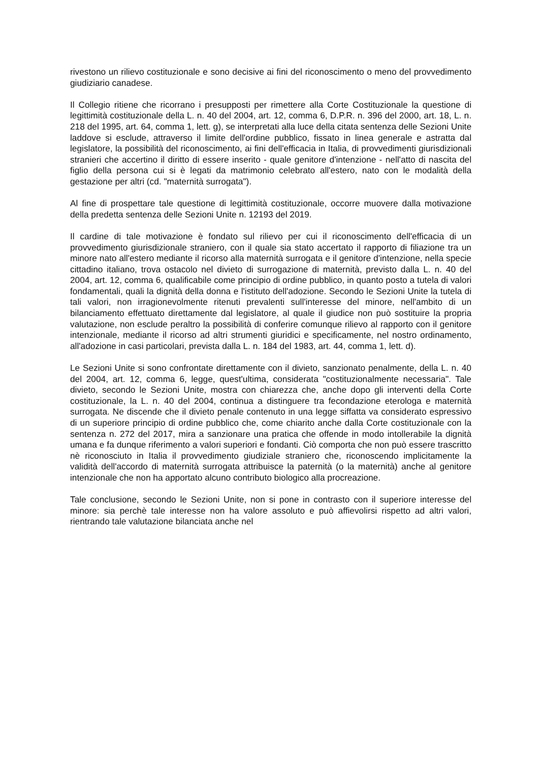rivestono un rilievo costituzionale e sono decisive ai fini del riconoscimento o meno del provvedimento giudiziario canadese.
Il Collegio ritiene che ricorrano i presupposti per rimettere alla Corte Costituzionale la questione di legittimità costituzionale della L. n. 40 del 2004, art. 12, comma 6, D.P.R. n. 396 del 2000, art. 18, L. n. 218 del 1995, art. 64, comma 1, lett. g), se interpretati alla luce della citata sentenza delle Sezioni Unite laddove si esclude, attraverso il limite dell'ordine pubblico, fissato in linea generale e astratta dal legislatore, la possibilità del riconoscimento, ai fini dell'efficacia in Italia, di provvedimenti giurisdizionali stranieri che accertino il diritto di essere inserito - quale genitore d'intenzione - nell'atto di nascita del figlio della persona cui si è legati da matrimonio celebrato all'estero, nato con le modalità della gestazione per altri (cd. "maternità surrogata").
Al fine di prospettare tale questione di legittimità costituzionale, occorre muovere dalla motivazione della predetta sentenza delle Sezioni Unite n. 12193 del 2019.
Il cardine di tale motivazione è fondato sul rilievo per cui il riconoscimento dell'efficacia di un provvedimento giurisdizionale straniero, con il quale sia stato accertato il rapporto di filiazione tra un minore nato all'estero mediante il ricorso alla maternità surrogata e il genitore d'intenzione, nella specie cittadino italiano, trova ostacolo nel divieto di surrogazione di maternità, previsto dalla L. n. 40 del 2004, art. 12, comma 6, qualificabile come principio di ordine pubblico, in quanto posto a tutela di valori fondamentali, quali la dignità della donna e l'istituto dell'adozione. Secondo le Sezioni Unite la tutela di tali valori, non irragionevolmente ritenuti prevalenti sull'interesse del minore, nell'ambito di un bilanciamento effettuato direttamente dal legislatore, al quale il giudice non può sostituire la propria valutazione, non esclude peraltro la possibilità di conferire comunque rilievo al rapporto con il genitore intenzionale, mediante il ricorso ad altri strumenti giuridici e specificamente, nel nostro ordinamento, all'adozione in casi particolari, prevista dalla L. n. 184 del 1983, art. 44, comma 1, lett. d).
Le Sezioni Unite si sono confrontate direttamente con il divieto, sanzionato penalmente, della L. n. 40 del 2004, art. 12, comma 6, legge, quest'ultima, considerata "costituzionalmente necessaria". Tale divieto, secondo le Sezioni Unite, mostra con chiarezza che, anche dopo gli interventi della Corte costituzionale, la L. n. 40 del 2004, continua a distinguere tra fecondazione eterologa e maternità surrogata. Ne discende che il divieto penale contenuto in una legge siffatta va considerato espressivo di un superiore principio di ordine pubblico che, come chiarito anche dalla Corte costituzionale con la sentenza n. 272 del 2017, mira a sanzionare una pratica che offende in modo intollerabile la dignità umana e fa dunque riferimento a valori superiori e fondanti. Ciò comporta che non può essere trascritto nè riconosciuto in Italia il provvedimento giudiziale straniero che, riconoscendo implicitamente la validità dell'accordo di maternità surrogata attribuisce la paternità (o la maternità) anche al genitore intenzionale che non ha apportato alcuno contributo biologico alla procreazione.
Tale conclusione, secondo le Sezioni Unite, non si pone in contrasto con il superiore interesse del minore: sia perchè tale interesse non ha valore assoluto e può affievolirsi rispetto ad altri valori, rientrando tale valutazione bilanciata anche nel